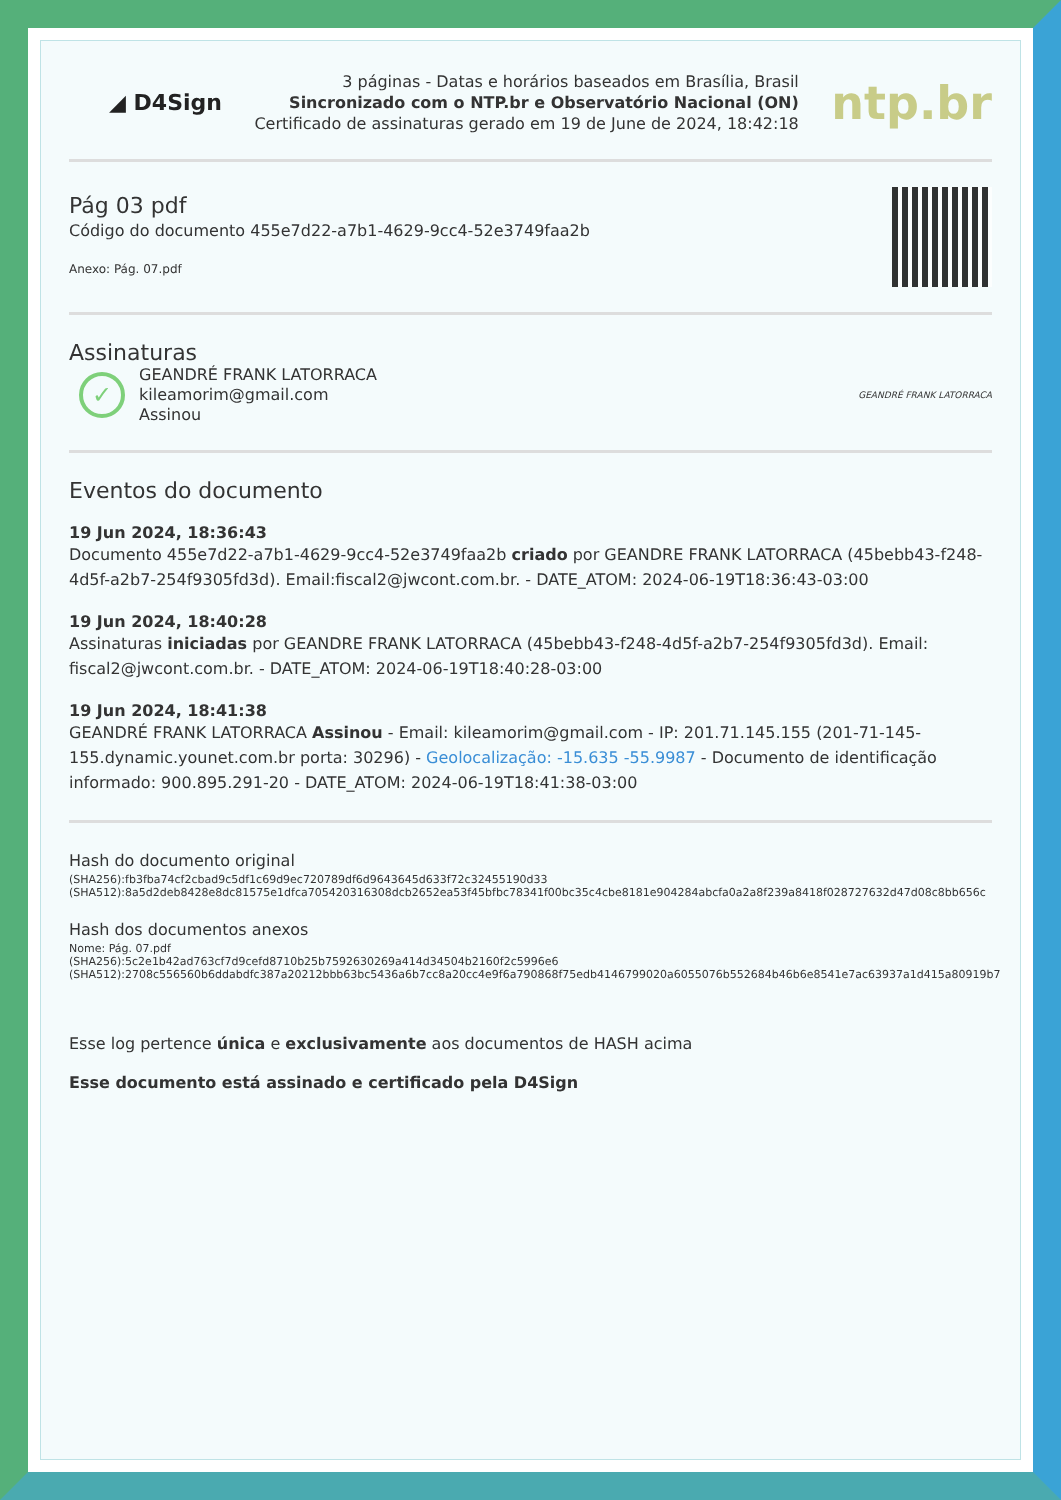◢ D4Sign
3 páginas - Datas e horários baseados em Brasília, Brasil
Sincronizado com o NTP.br e Observatório Nacional (ON)
Certificado de assinaturas gerado em 19 de June de 2024, 18:42:18
ntp.br
Pág 03 pdf
Código do documento 455e7d22-a7b1-4629-9cc4-52e3749faa2b
Anexo: Pág. 07.pdf
Assinaturas
✓
GEANDRÉ FRANK LATORRACA
kileamorim@gmail.com
Assinou
GEANDRÉ FRANK LATORRACA
Eventos do documento
19 Jun 2024, 18:36:43
Documento 455e7d22-a7b1-4629-9cc4-52e3749faa2b criado por GEANDRE FRANK LATORRACA (45bebb43-f248-4d5f-a2b7-254f9305fd3d). Email:fiscal2@jwcont.com.br. - DATE_ATOM: 2024-06-19T18:36:43-03:00
19 Jun 2024, 18:40:28
Assinaturas iniciadas por GEANDRE FRANK LATORRACA (45bebb43-f248-4d5f-a2b7-254f9305fd3d). Email: fiscal2@jwcont.com.br. - DATE_ATOM: 2024-06-19T18:40:28-03:00
19 Jun 2024, 18:41:38
GEANDRÉ FRANK LATORRACA Assinou - Email: kileamorim@gmail.com - IP: 201.71.145.155 (201-71-145-155.dynamic.younet.com.br porta: 30296) - Geolocalização: -15.635 -55.9987 - Documento de identificação informado: 900.895.291-20 - DATE_ATOM: 2024-06-19T18:41:38-03:00
Hash do documento original
(SHA256):fb3fba74cf2cbad9c5df1c69d9ec720789df6d9643645d633f72c32455190d33
(SHA512):8a5d2deb8428e8dc81575e1dfca705420316308dcb2652ea53f45bfbc78341f00bc35c4cbe8181e904284abcfa0a2a8f239a8418f028727632d47d08c8bb656c
Hash dos documentos anexos
Nome: Pág. 07.pdf
(SHA256):5c2e1b42ad763cf7d9cefd8710b25b7592630269a414d34504b2160f2c5996e6
(SHA512):2708c556560b6ddabdfc387a20212bbb63bc5436a6b7cc8a20cc4e9f6a790868f75edb4146799020a6055076b552684b46b6e8541e7ac63937a1d415a80919b7
Esse log pertence única e exclusivamente aos documentos de HASH acima
Esse documento está assinado e certificado pela D4Sign